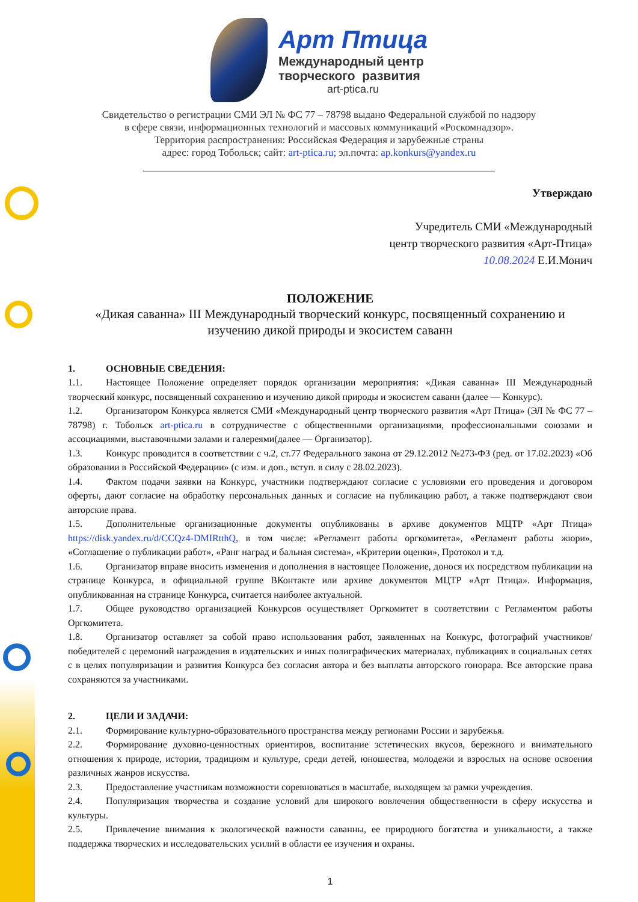Арт Птица
Международный центр
творческого развития
art-ptica.ru
Свидетельство о регистрации СМИ ЭЛ № ФС 77 – 78798 выдано Федеральной службой по надзору
в сфере связи, информационных технологий и массовых коммуникаций «Роскомнадзор».
Территория распространения: Российская Федерация и зарубежные страны
адрес: город Тобольск; сайт: art-ptica.ru; эл.почта: ap.konkurs@yandex.ru
Утверждаю
Учредитель СМИ «Международный
центр творческого развития «Арт-Птица»
10.08.2024 Е.И.Монич
ПОЛОЖЕНИЕ
«Дикая саванна» III Международный творческий конкурс, посвященный сохранению и изучению дикой природы и экосистем саванн
1. ОСНОВНЫЕ СВЕДЕНИЯ:
1.1. Настоящее Положение определяет порядок организации мероприятия: «Дикая саванна» III Международный творческий конкурс, посвященный сохранению и изучению дикой природы и экосистем саванн (далее — Конкурс).
1.2. Организатором Конкурса является СМИ «Международный центр творческого развития «Арт Птица» (ЭЛ № ФС 77 – 78798) г. Тобольск art-ptica.ru в сотрудничестве с общественными организациями, профессиональными союзами и ассоциациями, выставочными залами и галереями(далее — Организатор).
1.3. Конкурс проводится в соответствии с ч.2, ст.77 Федерального закона от 29.12.2012 №273-ФЗ (ред. от 17.02.2023) «Об образовании в Российской Федерации» (с изм. и доп., вступ. в силу с 28.02.2023).
1.4. Фактом подачи заявки на Конкурс, участники подтверждают согласие с условиями его проведения и договором оферты, дают согласие на обработку персональных данных и согласие на публикацию работ, а также подтверждают свои авторские права.
1.5. Дополнительные организационные документы опубликованы в архиве документов МЦТР «Арт Птица» https://disk.yandex.ru/d/CCQz4-DMIRtthQ, в том числе: «Регламент работы оргкомитета», «Регламент работы жюри», «Соглашение о публикации работ», «Ранг наград и бальная система», «Критерии оценки», Протокол и т.д.
1.6. Организатор вправе вносить изменения и дополнения в настоящее Положение, донося их посредством публикации на странице Конкурса, в официальной группе ВКонтакте или архиве документов МЦТР «Арт Птица». Информация, опубликованная на странице Конкурса, считается наиболее актуальной.
1.7. Общее руководство организацией Конкурсов осуществляет Оргкомитет в соответствии с Регламентом работы Оргкомитета.
1.8. Организатор оставляет за собой право использования работ, заявленных на Конкурс, фотографий участников/победителей с церемоний награждения в издательских и иных полиграфических материалах, публикациях в социальных сетях с в целях популяризации и развития Конкурса без согласия автора и без выплаты авторского гонорара. Все авторские права сохраняются за участниками.
2. ЦЕЛИ И ЗАДАЧИ:
2.1. Формирование культурно-образовательного пространства между регионами России и зарубежья.
2.2. Формирование духовно-ценностных ориентиров, воспитание эстетических вкусов, бережного и внимательного отношения к природе, истории, традициям и культуре, среди детей, юношества, молодежи и взрослых на основе освоения различных жанров искусства.
2.3. Предоставление участникам возможности соревноваться в масштабе, выходящем за рамки учреждения.
2.4. Популяризация творчества и создание условий для широкого вовлечения общественности в сферу искусства и культуры.
2.5. Привлечение внимания к экологической важности саванны, ее природного богатства и уникальности, а также поддержка творческих и исследовательских усилий в области ее изучения и охраны.
1